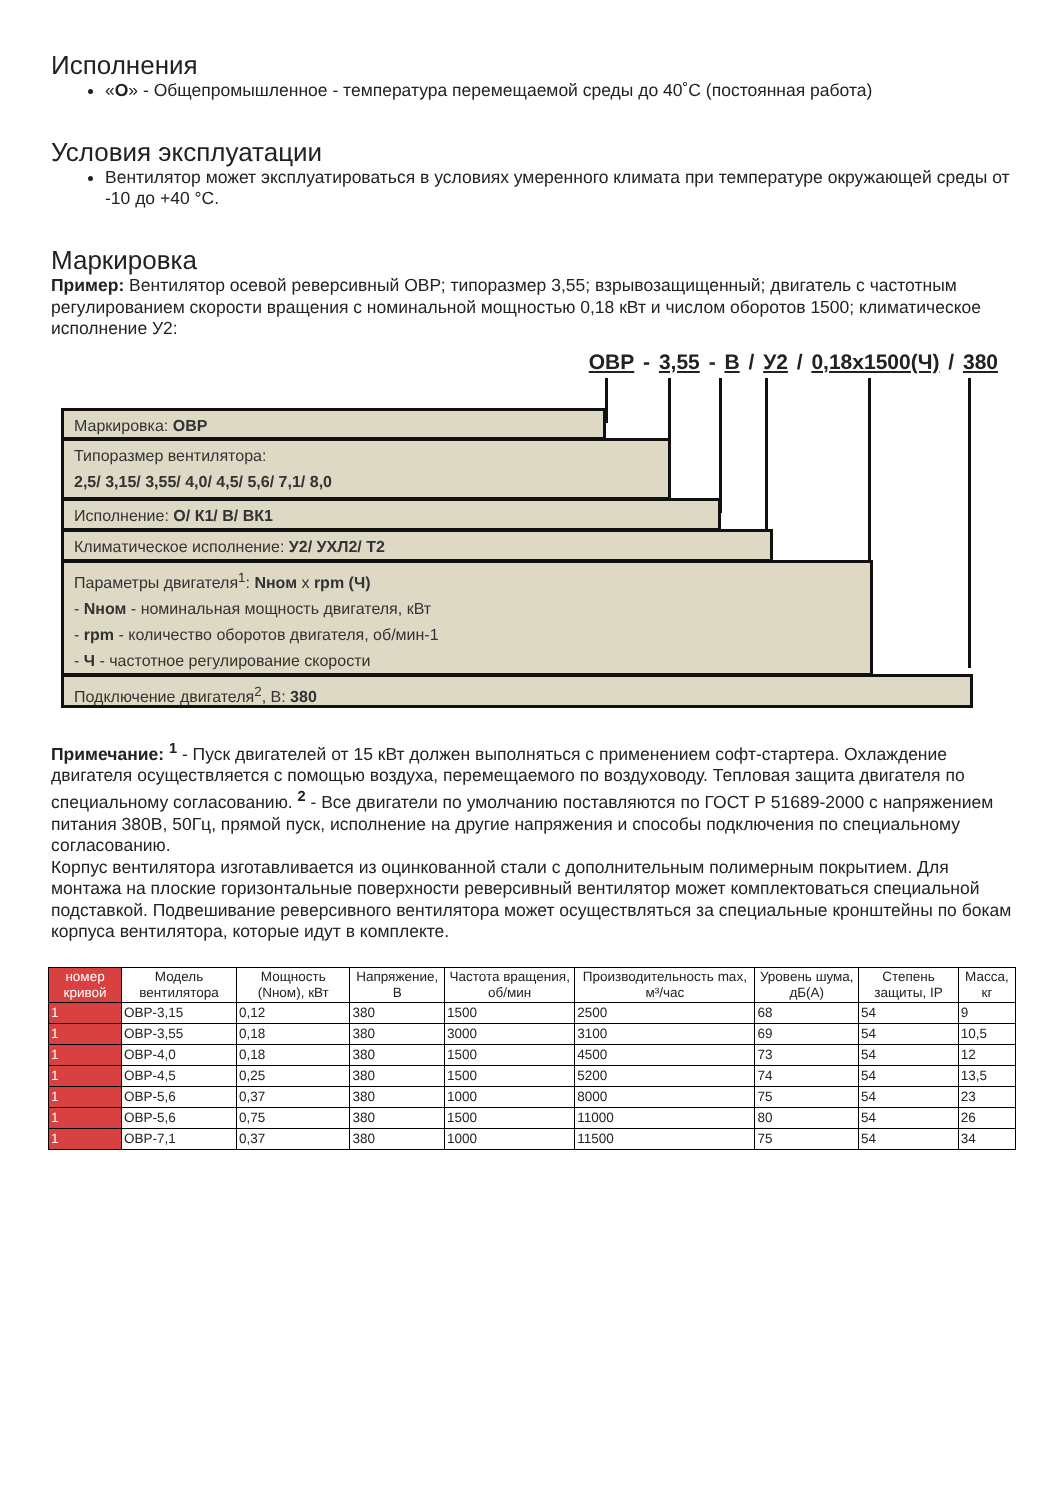Исполнения
«О» - Общепромышленное - температура перемещаемой среды до 40˚С (постоянная работа)
Условия эксплуатации
Вентилятор может эксплуатироваться в условиях умеренного климата при температуре окружающей среды от -10 до +40 °С.
Маркировка
Пример: Вентилятор осевой реверсивный ОВР; типоразмер 3,55; взрывозащищенный; двигатель с частотным регулированием скорости вращения с номинальной мощностью 0,18 кВт и числом оборотов 1500; климатическое исполнение У2:
ОВР - 3,55 - В / У2 / 0,18x1500(Ч) / 380
Маркировка: ОВР
Типоразмер вентилятора:
2,5/ 3,15/ 3,55/ 4,0/ 4,5/ 5,6/ 7,1/ 8,0
Исполнение: О/ К1/ В/ ВК1
Климатическое исполнение: У2/ УХЛ2/ Т2
Параметры двигателя<sup>1</sup>: Nном x rpm (Ч)
- Nном - номинальная мощность двигателя, кВт
- rpm - количество оборотов двигателя, об/мин-1
- Ч - частотное регулирование скорости
Подключение двигателя<sup>2</sup>, В: 380
Примечание: <sup>1</sup> - Пуск двигателей от 15 кВт должен выполняться с применением софт-стартера. Охлаждение двигателя осуществляется с помощью воздуха, перемещаемого по воздуховоду. Тепловая защита двигателя по специальному согласованию. <sup>2</sup> - Все двигатели по умолчанию поставляются по ГОСТ Р 51689-2000 с напряжением питания 380В, 50Гц, прямой пуск, исполнение на другие напряжения и способы подключения по специальному согласованию.
Корпус вентилятора изготавливается из оцинкованной стали с дополнительным полимерным покрытием. Для монтажа на плоские горизонтальные поверхности реверсивный вентилятор может комплектоваться специальной подставкой. Подвешивание реверсивного вентилятора может осуществляться за специальные кронштейны по бокам корпуса вентилятора, которые идут в комплекте.
| номер кривой | Модель вентилятора | Мощность (Nном), кВт | Напряжение, В | Частота вращения, об/мин | Производительность max, м³/час | Уровень шума, дБ(А) | Степень защиты, IP | Масса, кг |
| --- | --- | --- | --- | --- | --- | --- | --- | --- |
| 1 | ОВР-3,15 | 0,12 | 380 | 1500 | 2500 | 68 | 54 | 9 |
| 1 | ОВР-3,55 | 0,18 | 380 | 3000 | 3100 | 69 | 54 | 10,5 |
| 1 | ОВР-4,0 | 0,18 | 380 | 1500 | 4500 | 73 | 54 | 12 |
| 1 | ОВР-4,5 | 0,25 | 380 | 1500 | 5200 | 74 | 54 | 13,5 |
| 1 | ОВР-5,6 | 0,37 | 380 | 1000 | 8000 | 75 | 54 | 23 |
| 1 | ОВР-5,6 | 0,75 | 380 | 1500 | 11000 | 80 | 54 | 26 |
| 1 | ОВР-7,1 | 0,37 | 380 | 1000 | 11500 | 75 | 54 | 34 |